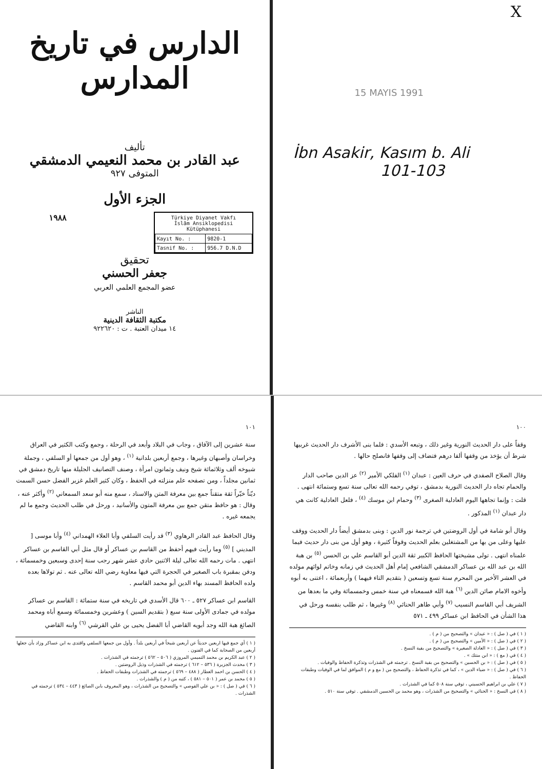الدارس في تاريخ المدارس
تأليف
عبد القادر بن محمد النعيمي الدمشقي
المتوفى ٩٢٧
الجزء الأول
Türkiye Diyanet Vakfı
İslâm Ansiklopedisi
Kütüphanesi
| Kayıt No. : | 9820-1 |
| Tasnif No. : | 956.7 D.N.D |
١٩٨٨
تحقيق
جعفر الحسني
عضو المجمع العلمي العربي
الناشر
مكتبة الثقافة الدينية
١٤ ميدان العتبة . ت : ٩٢٢٦٢٠
X
15 MAYIS 1991
İbn Asakir, Kasım b. Ali
101-103
١٠١
سنة عشرين إلى الآفاق ، وجاب في البلاد وأبعد في الرحلة ، وجمع وكتب الكثير في العراق وخراسان وأصبهان وغيرها ، وجمع أربعين بلدانية <sup>(١)</sup> ، وهو أول من جمعها أو السلفي ، وجملة شيوخه ألف وثلاثمائة شيخ ونيف وثمانون امرأة ، وصنف التصانيف الجليلة منها تاريخ دمشق في ثمانين مجلداً ، ومن تصفحه علم منزلته في الحفظ ، وكان كثير العلم غزير الفضل حسن السمت ديّناً خيّراً ثقة متقناً جمع بين معرفة المتن والاسناد ، سمع منه أبو سعد السمعاني <sup>(٢)</sup> وأكثر عنه ، وقال : هو حافظ متقن جمع بين معرفة المتون والأسانيد ، ورحل في طلب الحديث وجمع ما لم يجمعه غيره .
وقال الحافظ عبد القادر الرهاوي <sup>(٣)</sup> قد رأيت السلفي وأبا العلاء الهمداني <sup>(٤)</sup> وأبا موسى [ المديني ] <sup>(٥)</sup> وما رأيت فيهم أحفظ من القاسم بن عساكر أو قال مثل أبي القاسم بن عساكر انتهى . مات رحمه الله تعالى ليلة الاثنين حادي عشر شهر رجب سنة إحدى وسبعين وخمسمائة ، ودفن بمقبرة باب الصغير في الحجرة التي فيها معاوية رضي الله تعالى عنه . ثم تولاها بعده ولده الحافظ المسند بهاء الدين أبو محمد القاسم .
القاسم ابن عساكر ٥٢٧ ـ ٦٠٠ قال الأسدي في تاريخه في سنة ستمائة : القاسم بن عساكر مولده في جمادى الأولى سنة سبع ( بتقديم السين ) وعشرين وخمسمائة وسمع أباه ومحمد الصائغ هبة الله وجد أبويه القاضي أبا الفضل يحيى بن علي القرشي <sup>(٦)</sup> وابنه القاضي
( ١ ) أي جمع فيها اربعين حديثاً عن أربعين شيخاً في أربعين بلداً . وأول من جمعها السلفي واقتدى به ابن عساكر وزاد بأن جعلها أربعين من الصحابة كما في الفنون .
( ٢ ) عبد الكريم بن محمد التميمي المروزي ( ٥٠٦ – ٥٦٢ ) ترجمته في الشذرات .
( ٣ ) محدث الجزيرة ( ٥٣٦ – ٦١٢ ) ترجمته في الشذرات وذيل الروضتين .
( ٤ ) الحسن بن احمد العطار ( ٤٨٨ – ٥٦٩ ) ترجمته في الشذرات وطبقات الحفاظ .
( ٥ ) محمد بن عمر ( ٥٠١ – ٥٨١ ) ، كتبه من ( م ) والشذرات .
( ٦ ) في ( صل ) : « بن علي القوصي » والتصحيح من الشذرات ، وهو المعروف بابن الصائغ ( ٤٤٣ – ٥٣٤ ) ترجمته في الشذرات .
١٠٠
وقفاً على دار الحديث النورية وغير ذلك ، وتبعه الأسدي : فلما بنى الأشرف دار الحديث غربيها شرط أن يؤخذ من وقفها ألفا درهم فتضاف إلى وقفها فانصلح حالها .
وقال الصلاح الصفدي في حرف العين : عبدان <sup>(١)</sup> الفلكي الأمير <sup>(٢)</sup> عز الدين صاحب الدار والحمام تجاه دار الحديث النورية بدمشق ، توفي رحمه الله تعالى سنة تسع وستمائة انتهى . قلت : وإنما تجاهها اليوم العادلية الصغرى <sup>(٣)</sup> وحمام ابن موسك <sup>(٤)</sup> ، فلعل العادلية كانت هي دار عبدان <sup>(١)</sup> المذكور .
وقال أبو شامة في أول الروضتين في ترجمة نور الدين : وبنى بدمشق أيضاً دار الحديث ووقف عليها وعلى من بها من المشتغلين بعلم الحديث وقوفاً كثيرة ، وهو أول من بنى دار حديث فيما علمناه انتهى . تولى مشيختها الحافظ الكبير ثقة الدين أبو القاسم علي بن الحسن <sup>(٥)</sup> بن هبة الله بن عبد الله بن عساكر الدمشقي الشافعي إمام أهل الحديث في زمانه وخاتم لوائهم مولده في العشر الأخير من المحرم سنة تسع وتسعين ( بتقديم التاء فيهما ) وأربعمائة ، اعتنى به أبوه وأخوه الامام صائن الدين <sup>(٦)</sup> هبة الله فسمعناه في سنة خمس وخمسمائة وفي ما بعدها من الشريف أبي القاسم النسيب <sup>(٧)</sup> وأبي طاهر الحنائي <sup>(٨)</sup> وغيرها ، ثم طلب بنفسه ورحل في هذا الشأن في الحافظ ابن عساكر ٤٩٩ ـ ٥٧١
( ١ ) في ( صل ) : « عيدان » والتصحيح من ( م ) .
( ٢ ) في ( صل ) : « الأمين » والتصحيح من ( م ) .
( ٣ ) في ( صل ) : « العادلة الصغيرة » والتصحيح من بقية النسخ .
( ٤ ) في ( مع ) : « ابن منتك » .
( ٥ ) في ( صل ) : « بن الحسين » والتصحيح من بقية النسخ . ترجمته في الشذرات وتذكرة الحفاظ والوفيات .
( ٦ ) في ( صل ) : « ضياء الدين » ، كما في تذكرة الحفاظ ، والتصحيح من ( مع و م ) الموافق لما في الوفيات وطبقات الحفاظ .
( ٧ ) علي بن ابراهيم الحسيني ، توفي سنة ٥٠٨ كما في الشذرات .
( ٨ ) في النسخ : « الحنائي » والتصحيح من الشذرات ، وهو محمد بن الحسين الدمشقي . توفي سنة ٥١٠ .